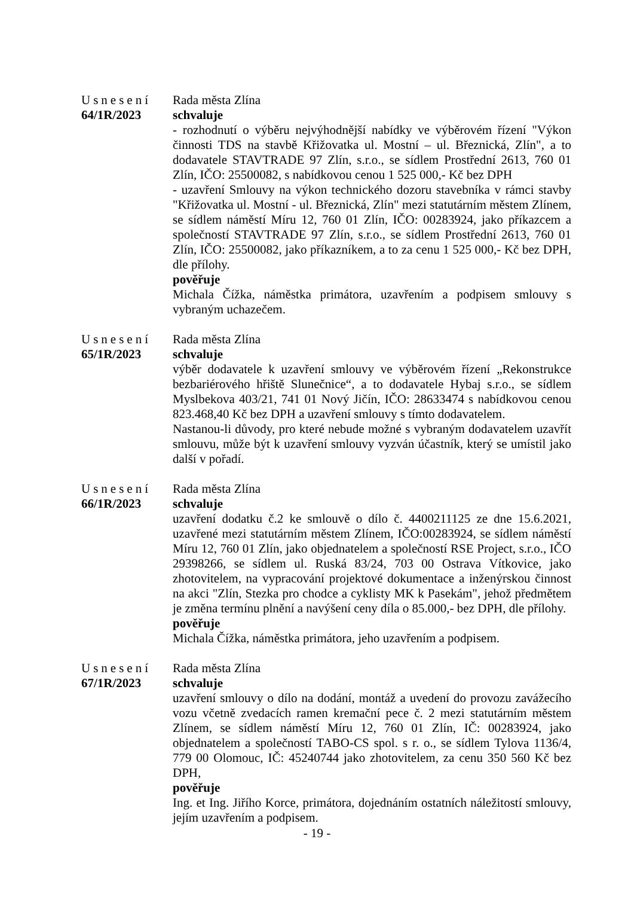Usnesení
64/1R/2023
Rada města Zlína
schvaluje
- rozhodnutí o výběru nejvýhodnější nabídky ve výběrovém řízení "Výkon činnosti TDS na stavbě Křižovatka ul. Mostní – ul. Březnická, Zlín", a to dodavatele STAVTRADE 97 Zlín, s.r.o., se sídlem Prostřední 2613, 760 01 Zlín, IČO: 25500082, s nabídkovou cenou 1 525 000,- Kč bez DPH
- uzavření Smlouvy na výkon technického dozoru stavebníka v rámci stavby "Křižovatka ul. Mostní - ul. Březnická, Zlín" mezi statutárním městem Zlínem, se sídlem náměstí Míru 12, 760 01 Zlín, IČO: 00283924, jako příkazcem a společností STAVTRADE 97 Zlín, s.r.o., se sídlem Prostřední 2613, 760 01 Zlín, IČO: 25500082, jako příkazníkem, a to za cenu 1 525 000,- Kč bez DPH, dle přílohy.
pověřuje
Michala Čížka, náměstka primátora, uzavřením a podpisem smlouvy s vybraným uchazečem.
Usnesení
65/1R/2023
Rada města Zlína
schvaluje
výběr dodavatele k uzavření smlouvy ve výběrovém řízení „Rekonstrukce bezbariérového hřiště Slunečnice“, a to dodavatele Hybaj s.r.o., se sídlem Myslbekova 403/21, 741 01 Nový Jičín, IČO: 28633474 s nabídkovou cenou 823.468,40 Kč bez DPH a uzavření smlouvy s tímto dodavatelem.
Nastanou-li důvody, pro které nebude možné s vybraným dodavatelem uzavřít smlouvu, může být k uzavření smlouvy vyzván účastník, který se umístil jako další v pořadí.
Usnesení
66/1R/2023
Rada města Zlína
schvaluje
uzavření dodatku č.2 ke smlouvě o dílo č. 4400211125 ze dne 15.6.2021, uzavřené mezi statutárním městem Zlínem, IČO:00283924, se sídlem náměstí Míru 12, 760 01 Zlín, jako objednatelem a společností RSE Project, s.r.o., IČO 29398266, se sídlem ul. Ruská 83/24, 703 00 Ostrava Vítkovice, jako zhotovitelem, na vypracování projektové dokumentace a inženýrskou činnost na akci "Zlín, Stezka pro chodce a cyklisty MK k Pasekám", jehož předmětem je změna termínu plnění a navýšení ceny díla o 85.000,- bez DPH, dle přílohy.
pověřuje
Michala Čížka, náměstka primátora, jeho uzavřením a podpisem.
Usnesení
67/1R/2023
Rada města Zlína
schvaluje
uzavření smlouvy o dílo na dodání, montáž a uvedení do provozu zavážecího vozu včetně zvedacích ramen kremační pece č. 2 mezi statutárním městem Zlínem, se sídlem náměstí Míru 12, 760 01 Zlín, IČ: 00283924, jako objednatelem a společností TABO-CS spol. s r. o., se sídlem Tylova 1136/4, 779 00 Olomouc, IČ: 45240744 jako zhotovitelem, za cenu 350 560 Kč bez DPH,
pověřuje
Ing. et Ing. Jiřího Korce, primátora, dojednáním ostatních náležitostí smlouvy, jejím uzavřením a podpisem.
- 19 -